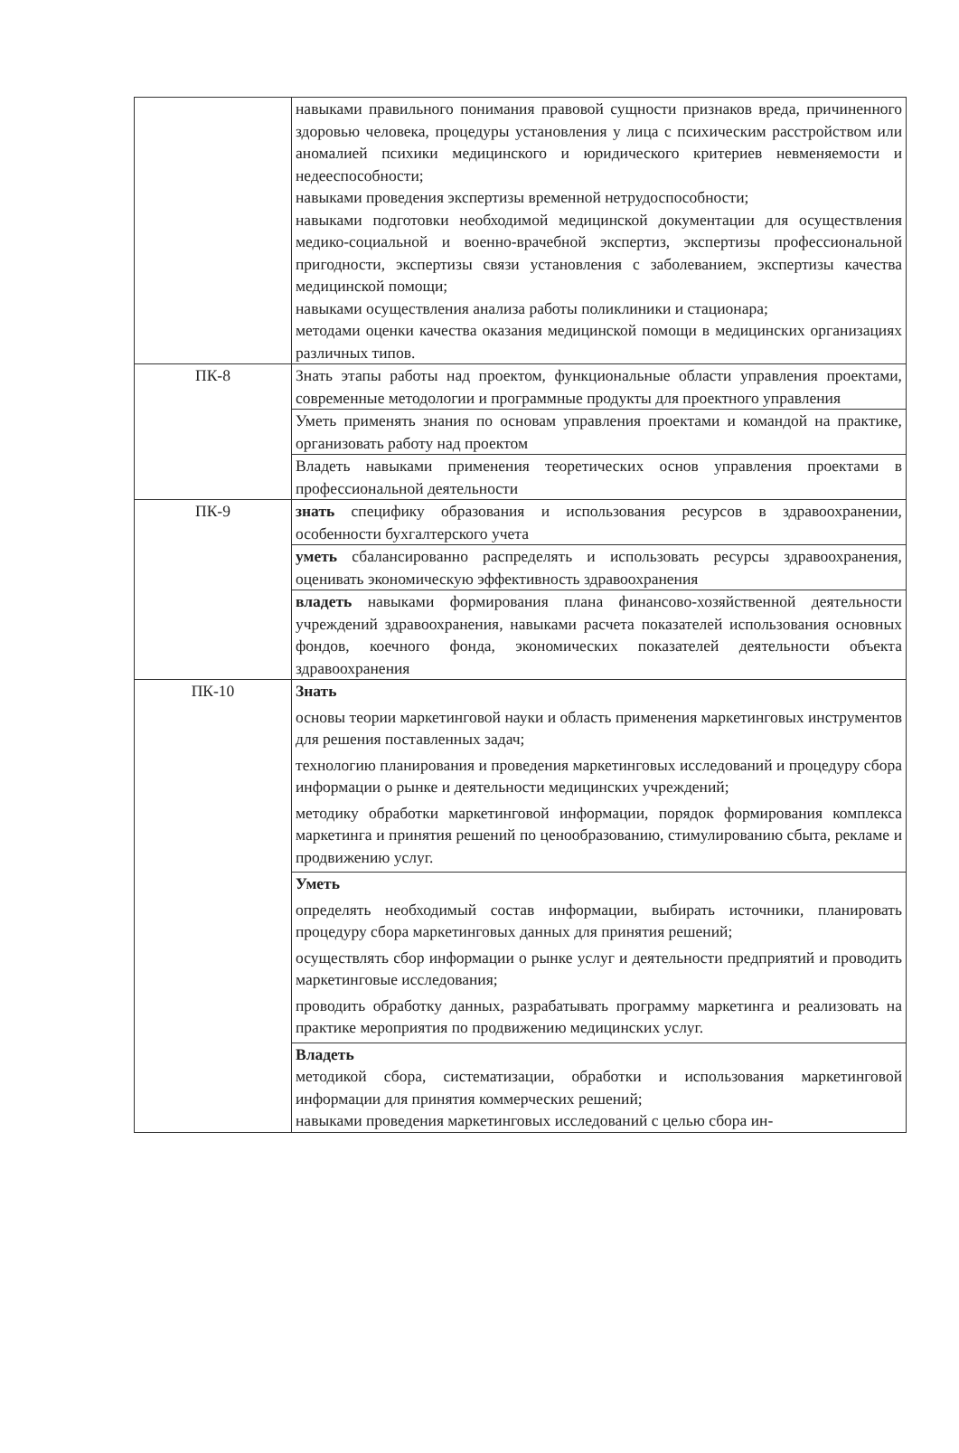| | навыками правильного понимания правовой сущности признаков вреда, причиненного здоровью человека, процедуры установления у лица с психическим расстройством или аномалией психики медицинского и юридического критериев невменяемости и недееспособности; навыками проведения экспертизы временной нетрудоспособности; навыками подготовки необходимой медицинской документации для осуществления медико-социальной и военно-врачебной экспертиз, экспертизы профессиональной пригодности, экспертизы связи установления с заболеванием, экспертизы качества медицинской помощи; навыками осуществления анализа работы поликлиники и стационара; методами оценки качества оказания медицинской помощи в медицинских организациях различных типов. |
| ПК-8 | Знать этапы работы над проектом, функциональные области управления проектами, современные методологии и программные продукты для проектного управления |
| | Уметь применять знания по основам управления проектами и командой на практике, организовать работу над проектом |
| | Владеть навыками применения теоретических основ управления проектами в профессиональной деятельности |
| ПК-9 | знать специфику образования и использования ресурсов в здравоохранении, особенности бухгалтерского учета |
| | уметь сбалансированно распределять и использовать ресурсы здравоохранения, оценивать экономическую эффективность здравоохранения |
| | владеть навыками формирования плана финансово-хозяйственной деятельности учреждений здравоохранения, навыками расчета показателей использования основных фондов, коечного фонда, экономических показателей деятельности объекта здравоохранения |
| ПК-10 | Знать основы теории маркетинговой науки и область применения маркетинговых инструментов для решения поставленных задач; технологию планирования и проведения маркетинговых исследований и процедуру сбора информации о рынке и деятельности медицинских учреждений; методику обработки маркетинговой информации, порядок формирования комплекса маркетинга и принятия решений по ценообразованию, стимулированию сбыта, рекламе и продвижению услуг. |
| | Уметь определять необходимый состав информации, выбирать источники, планировать процедуру сбора маркетинговых данных для принятия решений; осуществлять сбор информации о рынке услуг и деятельности предприятий и проводить маркетинговые исследования; проводить обработку данных, разрабатывать программу маркетинга и реализовать на практике мероприятия по продвижению медицинских услуг. |
| | Владеть методикой сбора, систематизации, обработки и использования маркетинговой информации для принятия коммерческих решений; навыками проведения маркетинговых исследований с целью сбора ин- |